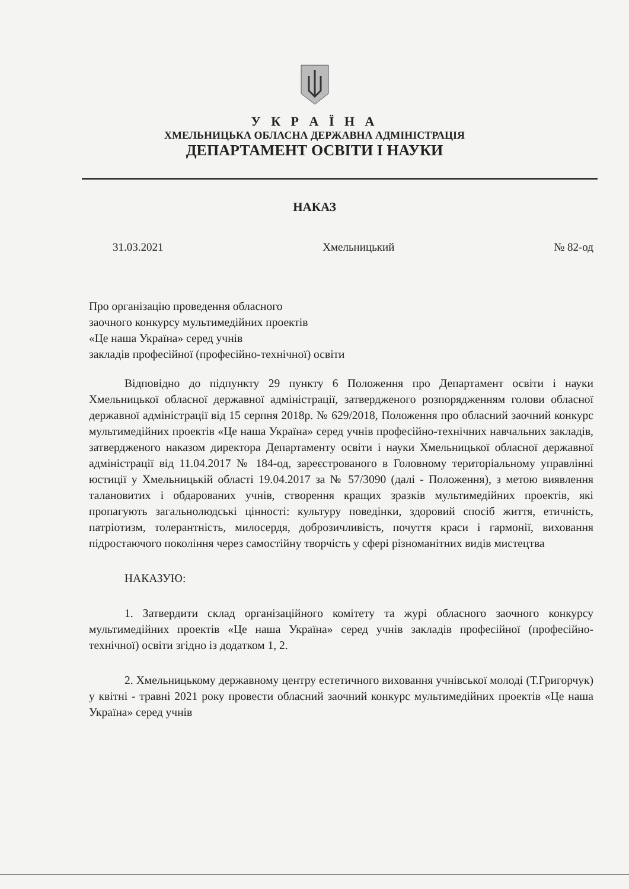У К Р А Ї Н А
ХМЕЛЬНИЦЬКА ОБЛАСНА ДЕРЖАВНА АДМІНІСТРАЦІЯ
ДЕПАРТАМЕНТ ОСВІТИ І НАУКИ
НАКАЗ
31.03.2021 Хмельницький № 82-од
Про організацію проведення обласного
заочного конкурсу мультимедійних проектів
«Це наша Україна» серед учнів
закладів професійної (професійно-технічної) освіти
Відповідно до підпункту 29 пункту 6 Положення про Департамент освіти і науки Хмельницької обласної державної адміністрації, затвердженого розпорядженням голови обласної державної адміністрації від 15 серпня 2018р. № 629/2018, Положення про обласний заочний конкурс мультимедійних проектів «Це наша Україна» серед учнів професійно-технічних навчальних закладів, затвердженого наказом директора Департаменту освіти і науки Хмельницької обласної державної адміністрації від 11.04.2017 № 184-од, зареєстрованого в Головному територіальному управлінні юстиції у Хмельницькій області 19.04.2017 за № 57/3090 (далі - Положення), з метою виявлення талановитих і обдарованих учнів, створення кращих зразків мультимедійних проектів, які пропагують загальнолюдські цінності: культуру поведінки, здоровий спосіб життя, етичність, патріотизм, толерантність, милосердя, доброзичливість, почуття краси і гармонії, виховання підростаючого покоління через самостійну творчість у сфері різноманітних видів мистецтва
НАКАЗУЮ:
1. Затвердити склад організаційного комітету та журі обласного заочного конкурсу мультимедійних проектів «Це наша Україна» серед учнів закладів професійної (професійно-технічної) освіти згідно із додатком 1, 2.
2. Хмельницькому державному центру естетичного виховання учнівської молоді (Т.Григорчук) у квітні - травні 2021 року провести обласний заочний конкурс мультимедійних проектів «Це наша Україна» серед учнів